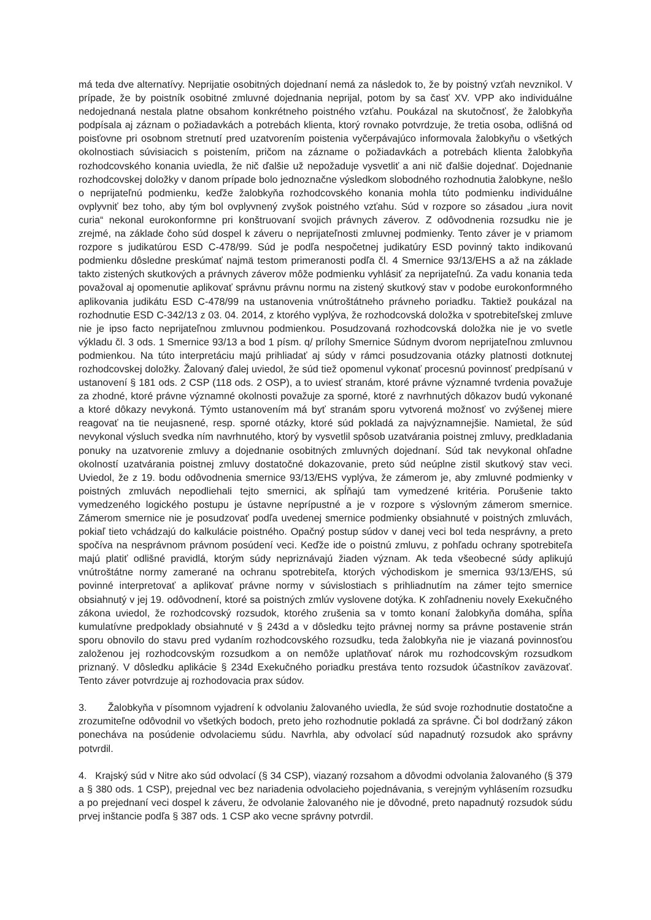má teda dve alternatívy. Neprijatie osobitných dojednaní nemá za následok to, že by poistný vzťah nevznikol. V prípade, že by poistník osobitné zmluvné dojednania neprijal, potom by sa časť XV. VPP ako individuálne nedojednaná nestala platne obsahom konkrétneho poistného vzťahu. Poukázal na skutočnosť, že žalobkyňa podpísala aj záznam o požiadavkách a potrebách klienta, ktorý rovnako potvrdzuje, že tretia osoba, odlišná od poisťovne pri osobnom stretnutí pred uzatvorením poistenia vyčerpávajúco informovala žalobkyňu o všetkých okolnostiach súvisiacich s poistením, pričom na zázname o požiadavkách a potrebách klienta žalobkyňa rozhodcovského konania uviedla, že nič ďalšie už nepožaduje vysvetliť a ani nič ďalšie dojednať. Dojednanie rozhodcovskej doložky v danom prípade bolo jednoznačne výsledkom slobodného rozhodnutia žalobkyne, nešlo o neprijateľnú podmienku, keďže žalobkyňa rozhodcovského konania mohla túto podmienku individuálne ovplyvniť bez toho, aby tým bol ovplyvnený zvyšok poistného vzťahu. Súd v rozpore so zásadou „iura novit curia“ nekonal eurokonformne pri konštruovaní svojich právnych záverov. Z odôvodnenia rozsudku nie je zrejmé, na základe čoho súd dospel k záveru o neprijateľnosti zmluvnej podmienky. Tento záver je v priamom rozpore s judikatúrou ESD C-478/99. Súd je podľa nespočetnej judikatúry ESD povinný takto indikovanú podmienku dôsledne preskúmať najmä testom primeranosti podľa čl. 4 Smernice 93/13/EHS a až na základe takto zistených skutkových a právnych záverov môže podmienku vyhlásiť za neprijateľnú. Za vadu konania teda považoval aj opomenutie aplikovať správnu právnu normu na zistený skutkový stav v podobe eurokonformného aplikovania judikátu ESD C-478/99 na ustanovenia vnútroštátneho právneho poriadku. Taktiež poukázal na rozhodnutie ESD C-342/13 z 03. 04. 2014, z ktorého vyplýva, že rozhodcovská doložka v spotrebiteľskej zmluve nie je ipso facto neprijateľnou zmluvnou podmienkou. Posudzovaná rozhodcovská doložka nie je vo svetle výkladu čl. 3 ods. 1 Smernice 93/13 a bod 1 písm. q/ prílohy Smernice Súdnym dvorom neprijateľnou zmluvnou podmienkou. Na túto interpretáciu majú prihliadať aj súdy v rámci posudzovania otázky platnosti dotknutej rozhodcovskej doložky. Žalovaný ďalej uviedol, že súd tiež opomenul vykonať procesnú povinnosť predpísanú v ustanovení § 181 ods. 2 CSP (118 ods. 2 OSP), a to uviesť stranám, ktoré právne významné tvrdenia považuje za zhodné, ktoré právne významné okolnosti považuje za sporné, ktoré z navrhnutých dôkazov budú vykonané a ktoré dôkazy nevykoná. Týmto ustanovením má byť stranám sporu vytvorená možnosť vo zvýšenej miere reagovať na tie neujasnené, resp. sporné otázky, ktoré súd pokladá za najvýznamnejšie. Namietal, že súd nevykonal výsluch svedka ním navrhnutého, ktorý by vysvetlil spôsob uzatvárania poistnej zmluvy, predkladania ponuky na uzatvorenie zmluvy a dojednanie osobitných zmluvných dojednaní. Súd tak nevykonal ohľadne okolností uzatvárania poistnej zmluvy dostatočné dokazovanie, preto súd neúplne zistil skutkový stav veci. Uviedol, že z 19. bodu odôvodnenia smernice 93/13/EHS vyplýva, že zámerom je, aby zmluvné podmienky v poistných zmluvách nepodliehali tejto smernici, ak spĺňajú tam vymedzené kritéria. Porušenie takto vymedzeného logického postupu je ústavne neprípustné a je v rozpore s výslovným zámerom smernice. Zámerom smernice nie je posudzovať podľa uvedenej smernice podmienky obsiahnuté v poistných zmluvách, pokiaľ tieto vchádzajú do kalkulácie poistného. Opačný postup súdov v danej veci bol teda nesprávny, a preto spočíva na nesprávnom právnom posúdení veci. Keďže ide o poistnú zmluvu, z pohľadu ochrany spotrebiteľa majú platiť odlišné pravidlá, ktorým súdy nepriznávajú žiaden význam. Ak teda všeobecné súdy aplikujú vnútroštátne normy zamerané na ochranu spotrebiteľa, ktorých východiskom je smernica 93/13/EHS, sú povinné interpretovať a aplikovať právne normy v súvislostiach s prihliadnutím na zámer tejto smernice obsiahnutý v jej 19. odôvodnení, ktoré sa poistných zmlúv vyslovene dotýka. K zohľadneniu novely Exekučného zákona uviedol, že rozhodcovský rozsudok, ktorého zrušenia sa v tomto konaní žalobkyňa domáha, spĺňa kumulatívne predpoklady obsiahnuté v § 243d a v dôsledku tejto právnej normy sa právne postavenie strán sporu obnovilo do stavu pred vydaním rozhodcovského rozsudku, teda žalobkyňa nie je viazaná povinnosťou založenou jej rozhodcovským rozsudkom a on nemôže uplatňovať nárok mu rozhodcovským rozsudkom priznaný. V dôsledku aplikácie § 234d Exekučného poriadku prestáva tento rozsudok účastníkov zaväzovať. Tento záver potvrdzuje aj rozhodovacia prax súdov.
3. Žalobkyňa v písomnom vyjadrení k odvolaniu žalovaného uviedla, že súd svoje rozhodnutie dostatočne a zrozumiteľne odôvodnil vo všetkých bodoch, preto jeho rozhodnutie pokladá za správne. Či bol dodržaný zákon ponecháva na posúdenie odvolaciemu súdu. Navrhla, aby odvolací súd napadnutý rozsudok ako správny potvrdil.
4. Krajský súd v Nitre ako súd odvolací (§ 34 CSP), viazaný rozsahom a dôvodmi odvolania žalovaného (§ 379 a § 380 ods. 1 CSP), prejednal vec bez nariadenia odvolacieho pojednávania, s verejným vyhlásením rozsudku a po prejednaní veci dospel k záveru, že odvolanie žalovaného nie je dôvodné, preto napadnutý rozsudok súdu prvej inštancie podľa § 387 ods. 1 CSP ako vecne správny potvrdil.